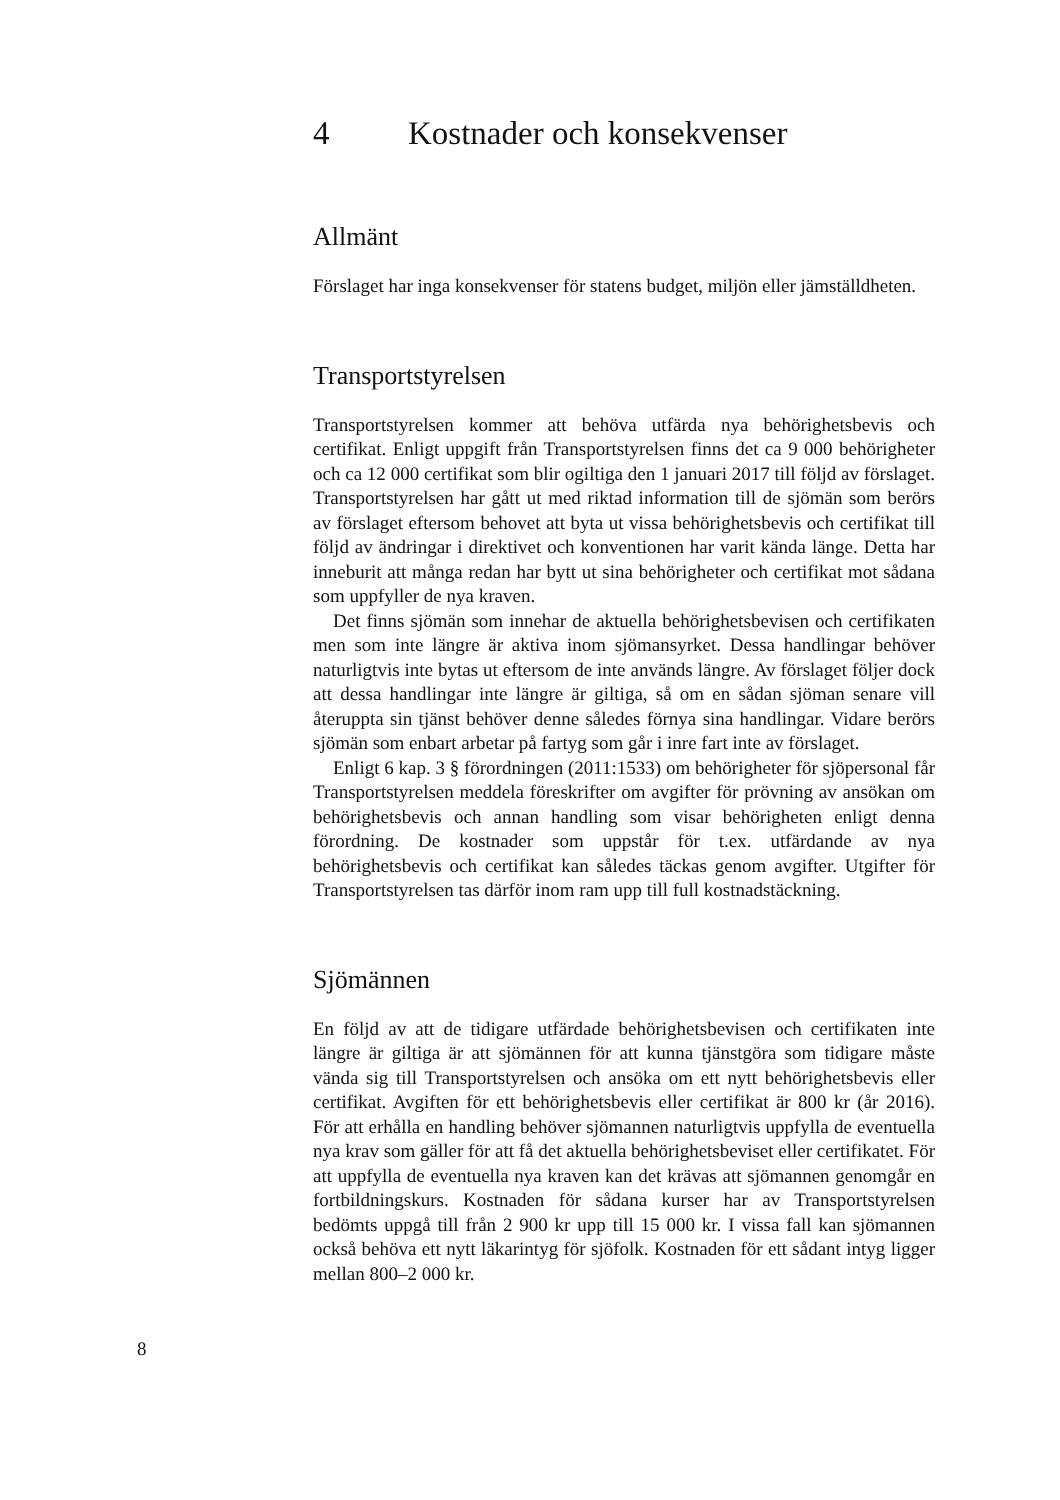4 Kostnader och konsekvenser
Allmänt
Förslaget har inga konsekvenser för statens budget, miljön eller jämställdheten.
Transportstyrelsen
Transportstyrelsen kommer att behöva utfärda nya behörighetsbevis och certifikat. Enligt uppgift från Transportstyrelsen finns det ca 9 000 behörigheter och ca 12 000 certifikat som blir ogiltiga den 1 januari 2017 till följd av förslaget. Transportstyrelsen har gått ut med riktad information till de sjömän som berörs av förslaget eftersom behovet att byta ut vissa behörighetsbevis och certifikat till följd av ändringar i direktivet och konventionen har varit kända länge. Detta har inneburit att många redan har bytt ut sina behörigheter och certifikat mot sådana som uppfyller de nya kraven.
Det finns sjömän som innehar de aktuella behörighetsbevisen och certifikaten men som inte längre är aktiva inom sjömansyrket. Dessa handlingar behöver naturligtvis inte bytas ut eftersom de inte används längre. Av förslaget följer dock att dessa handlingar inte längre är giltiga, så om en sådan sjöman senare vill återuppta sin tjänst behöver denne således förnya sina handlingar. Vidare berörs sjömän som enbart arbetar på fartyg som går i inre fart inte av förslaget.
Enligt 6 kap. 3 § förordningen (2011:1533) om behörigheter för sjöpersonal får Transportstyrelsen meddela föreskrifter om avgifter för prövning av ansökan om behörighetsbevis och annan handling som visar behörigheten enligt denna förordning. De kostnader som uppstår för t.ex. utfärdande av nya behörighetsbevis och certifikat kan således täckas genom avgifter. Utgifter för Transportstyrelsen tas därför inom ram upp till full kostnadstäckning.
Sjömännen
En följd av att de tidigare utfärdade behörighetsbevisen och certifikaten inte längre är giltiga är att sjömännen för att kunna tjänstgöra som tidigare måste vända sig till Transportstyrelsen och ansöka om ett nytt behörighetsbevis eller certifikat. Avgiften för ett behörighetsbevis eller certifikat är 800 kr (år 2016). För att erhålla en handling behöver sjömannen naturligtvis uppfylla de eventuella nya krav som gäller för att få det aktuella behörighetsbeviset eller certifikatet. För att uppfylla de eventuella nya kraven kan det krävas att sjömannen genomgår en fortbildningskurs. Kostnaden för sådana kurser har av Transportstyrelsen bedömts uppgå till från 2 900 kr upp till 15 000 kr. I vissa fall kan sjömannen också behöva ett nytt läkarintyg för sjöfolk. Kostnaden för ett sådant intyg ligger mellan 800–2 000 kr.
8